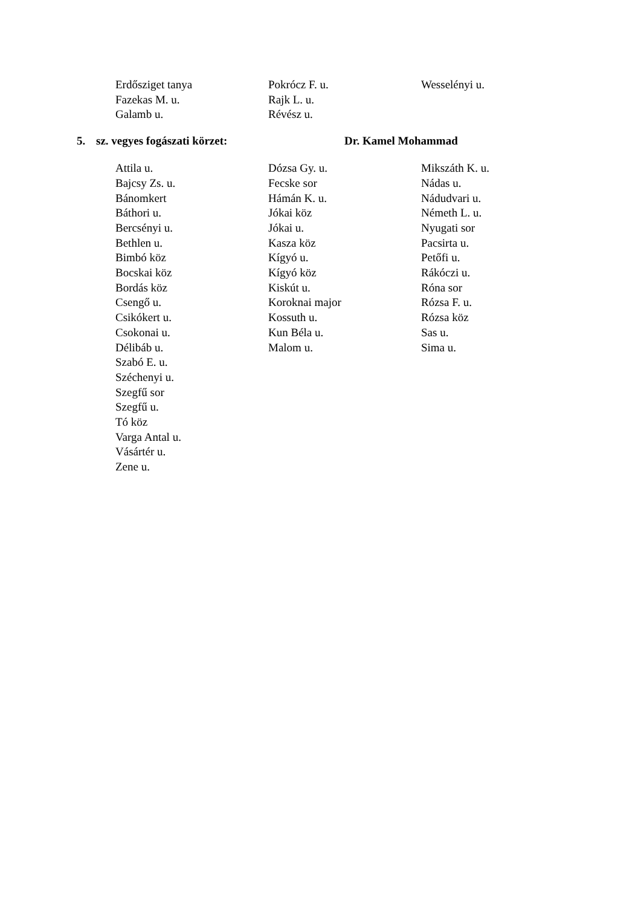Erdősziget tanya
Fazekas M. u.
Galamb u.
Pokrócz F. u.
Rajk L. u.
Révész u.
Wesselényi u.
5. sz. vegyes fogászati körzet: Dr. Kamel Mohammad
Attila u.
Bajcsy Zs. u.
Bánomkert
Báthori u.
Bercsényi u.
Bethlen u.
Bimbó köz
Bocskai köz
Bordás köz
Csengő u.
Csikókert u.
Csokonai u.
Délibáb u.
Szabó E. u.
Széchenyi u.
Szegfű sor
Szegfű u.
Tó köz
Varga Antal u.
Vásártér u.
Zene u.
Dózsa Gy. u.
Fecske sor
Hámán K. u.
Jókai köz
Jókai u.
Kasza köz
Kígyó u.
Kígyó köz
Kiskút u.
Koroknai major
Kossuth u.
Kun Béla u.
Malom u.
Mikszáth K. u.
Nádas u.
Nádudvari u.
Németh L. u.
Nyugati sor
Pacsirta u.
Petőfi u.
Rákóczi u.
Róna sor
Rózsa F. u.
Rózsa köz
Sas u.
Sima u.